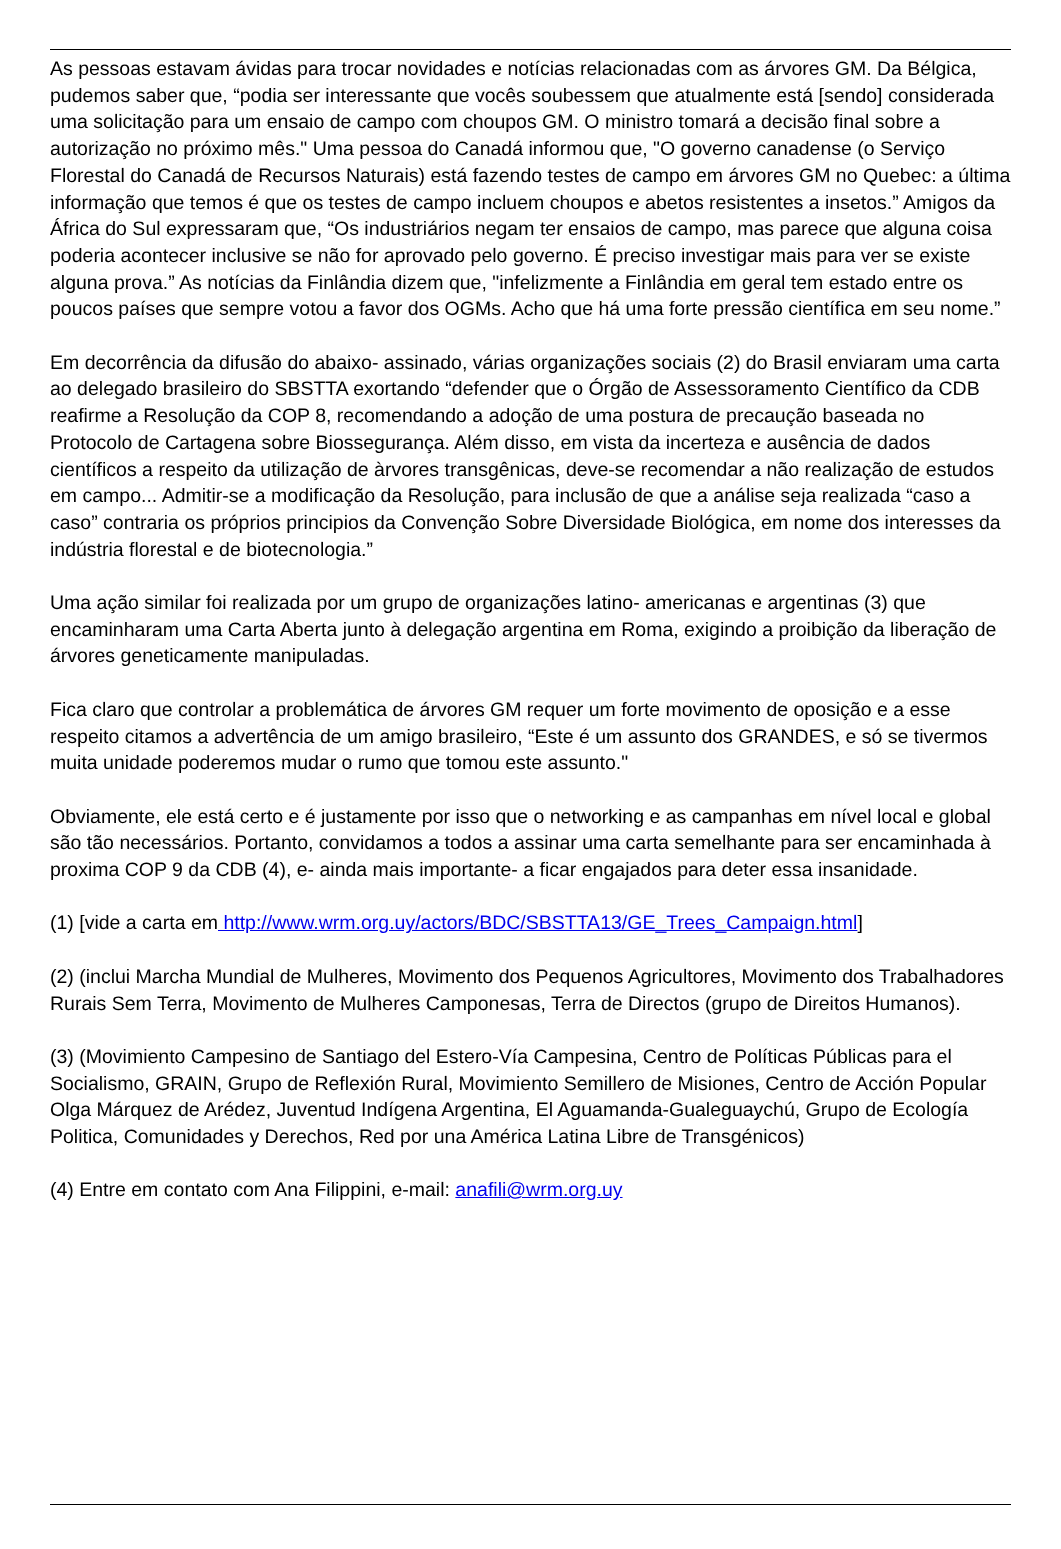As pessoas estavam ávidas para trocar novidades e notícias relacionadas com as árvores GM. Da Bélgica, pudemos saber que, “podia ser interessante que vocês soubessem que atualmente está [sendo] considerada uma solicitação para um ensaio de campo com choupos GM. O ministro tomará a decisão final sobre a autorização no próximo mês." Uma pessoa do Canadá informou que, "O governo canadense (o Serviço Florestal do Canadá de Recursos Naturais) está fazendo testes de campo em árvores GM no Quebec: a última informação que temos é que os testes de campo incluem choupos e abetos resistentes a insetos.” Amigos da África do Sul expressaram que, “Os industriários negam ter ensaios de campo, mas parece que alguna coisa poderia acontecer inclusive se não for aprovado pelo governo. É preciso investigar mais para ver se existe alguna prova.” As notícias da Finlândia dizem que, "infelizmente a Finlândia em geral tem estado entre os poucos países que sempre votou a favor dos OGMs. Acho que há uma forte pressão científica em seu nome.”
Em decorrência da difusão do abaixo- assinado, várias organizações sociais (2) do Brasil enviaram uma carta ao delegado brasileiro do SBSTTA exortando “defender que o Órgão de Assessoramento Científico da CDB reafirme a Resolução da COP 8, recomendando a adoção de uma postura de precaução baseada no Protocolo de Cartagena sobre Biossegurança. Além disso, em vista da incerteza e ausência de dados científicos a respeito da utilização de àrvores transgênicas, deve-se recomendar a não realização de estudos em campo... Admitir-se a modificação da Resolução, para inclusão de que a análise seja realizada “caso a caso” contraria os próprios principios da Convenção Sobre Diversidade Biológica, em nome dos interesses da indústria florestal e de biotecnologia.”
Uma ação similar foi realizada por um grupo de organizações latino- americanas e argentinas (3) que encaminharam uma Carta Aberta junto à delegação argentina em Roma, exigindo a proibição da liberação de árvores geneticamente manipuladas.
Fica claro que controlar a problemática de árvores GM requer um forte movimento de oposição e a esse respeito citamos a advertência de um amigo brasileiro, “Este é um assunto dos GRANDES, e só se tivermos muita unidade poderemos mudar o rumo que tomou este assunto."
Obviamente, ele está certo e é justamente por isso que o networking e as campanhas em nível local e global são tão necessários. Portanto, convidamos a todos a assinar uma carta semelhante para ser encaminhada à proxima COP 9 da CDB (4), e- ainda mais importante- a ficar engajados para deter essa insanidade.
(1) [vide a carta em http://www.wrm.org.uy/actors/BDC/SBSTTA13/GE_Trees_Campaign.html]
(2) (inclui Marcha Mundial de Mulheres, Movimento dos Pequenos Agricultores, Movimento dos Trabalhadores Rurais Sem Terra, Movimento de Mulheres Camponesas, Terra de Directos (grupo de Direitos Humanos).
(3) (Movimiento Campesino de Santiago del Estero-Vía Campesina, Centro de Políticas Públicas para el Socialismo, GRAIN, Grupo de Reflexión Rural, Movimiento Semillero de Misiones, Centro de Acción Popular Olga Márquez de Arédez, Juventud Indígena Argentina, El Aguamanda-Gualeguaychú, Grupo de Ecología Politica, Comunidades y Derechos, Red por una América Latina Libre de Transgénicos)
(4) Entre em contato com Ana Filippini, e-mail: anafili@wrm.org.uy